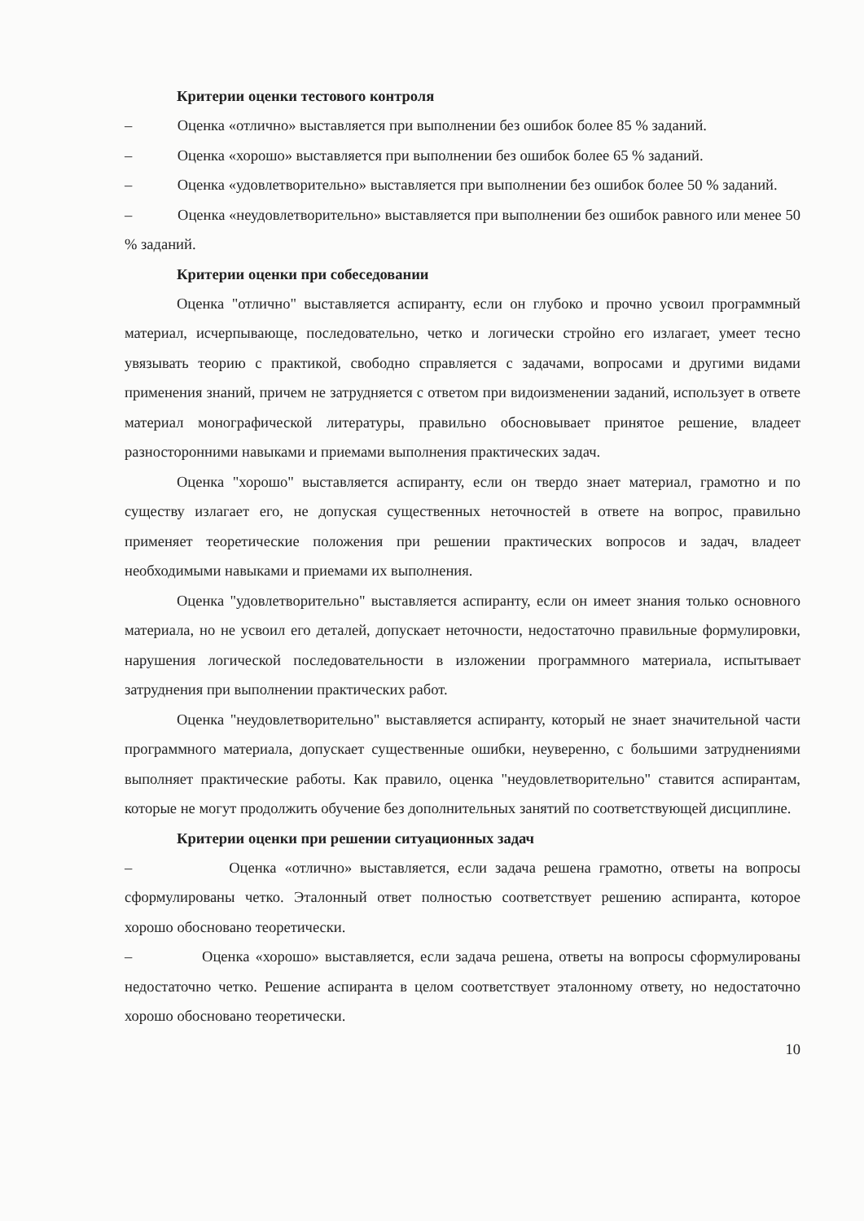Критерии оценки тестового контроля
– Оценка «отлично» выставляется при выполнении без ошибок более 85 % заданий.
– Оценка «хорошо» выставляется при выполнении без ошибок более 65 % заданий.
– Оценка «удовлетворительно» выставляется при выполнении без ошибок более 50 % заданий.
– Оценка «неудовлетворительно» выставляется при выполнении без ошибок равного или менее 50 % заданий.
Критерии оценки при собеседовании
Оценка "отлично" выставляется аспиранту, если он глубоко и прочно усвоил программный материал, исчерпывающе, последовательно, четко и логически стройно его излагает, умеет тесно увязывать теорию с практикой, свободно справляется с задачами, вопросами и другими видами применения знаний, причем не затрудняется с ответом при видоизменении заданий, использует в ответе материал монографической литературы, правильно обосновывает принятое решение, владеет разносторонними навыками и приемами выполнения практических задач.
Оценка "хорошо" выставляется аспиранту, если он твердо знает материал, грамотно и по существу излагает его, не допуская существенных неточностей в ответе на вопрос, правильно применяет теоретические положения при решении практических вопросов и задач, владеет необходимыми навыками и приемами их выполнения.
Оценка "удовлетворительно" выставляется аспиранту, если он имеет знания только основного материала, но не усвоил его деталей, допускает неточности, недостаточно правильные формулировки, нарушения логической последовательности в изложении программного материала, испытывает затруднения при выполнении практических работ.
Оценка "неудовлетворительно" выставляется аспиранту, который не знает значительной части программного материала, допускает существенные ошибки, неуверенно, с большими затруднениями выполняет практические работы. Как правило, оценка "неудовлетворительно" ставится аспирантам, которые не могут продолжить обучение без дополнительных занятий по соответствующей дисциплине.
Критерии оценки при решении ситуационных задач
– Оценка «отлично» выставляется, если задача решена грамотно, ответы на вопросы сформулированы четко. Эталонный ответ полностью соответствует решению аспиранта, которое хорошо обосновано теоретически.
– Оценка «хорошо» выставляется, если задача решена, ответы на вопросы сформулированы недостаточно четко. Решение аспиранта в целом соответствует эталонному ответу, но недостаточно хорошо обосновано теоретически.
10